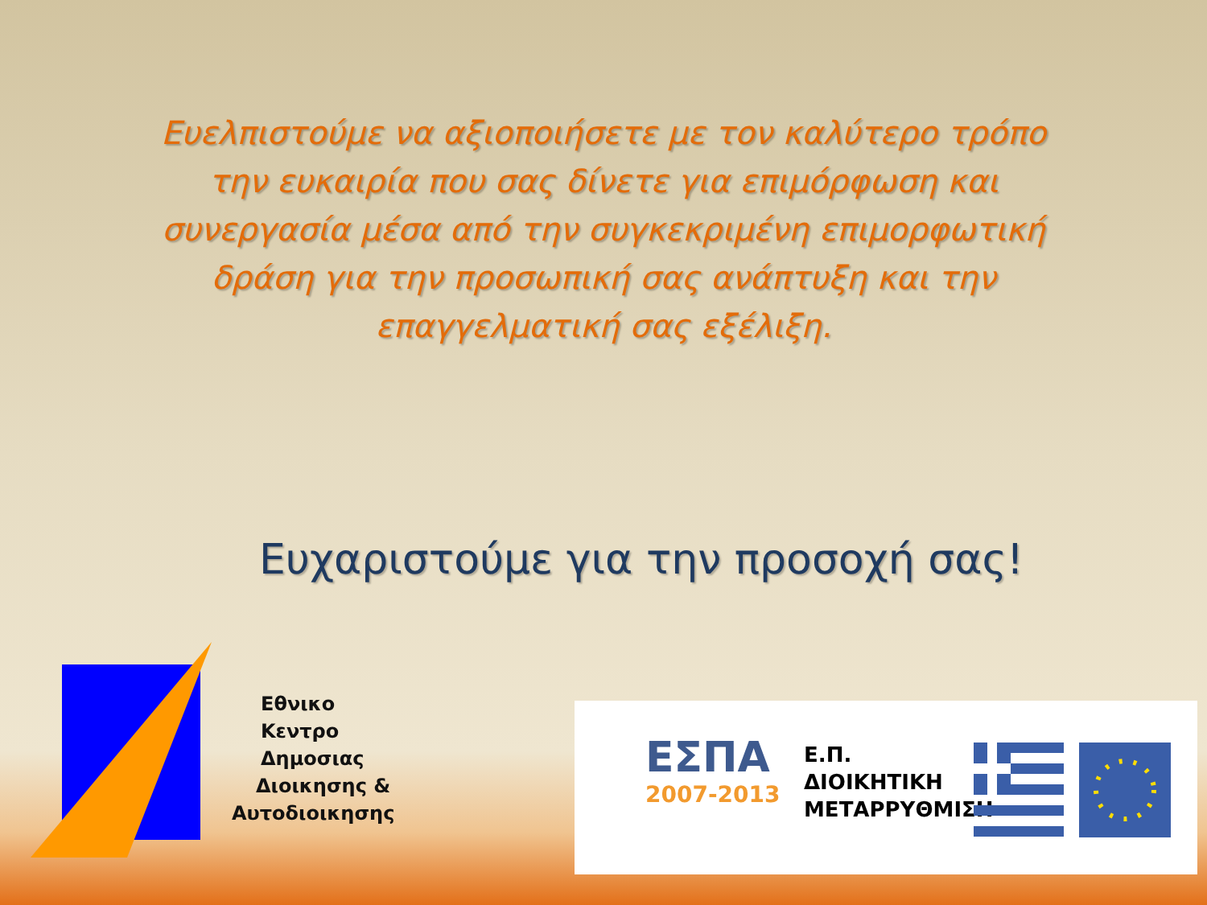Ευελπιστούμε να αξιοποιήσετε με τον καλύτερο τρόπο την ευκαιρία που σας δίνετε για επιμόρφωση και συνεργασία μέσα από την συγκεκριμένη επιμορφωτική δράση για την προσωπική σας ανάπτυξη και την επαγγελματική σας εξέλιξη.
Ευχαριστούμε για την προσοχή σας!
Εθνικο
Κεντρο
Δημοσιας
Διοικησης &
Αυτοδιοικησης
ΕΣΠΑ
2007-2013
Ε.Π.
ΔΙΟΙΚΗΤΙΚΗ
ΜΕΤΑΡΡΥΘΜΙΣΗ